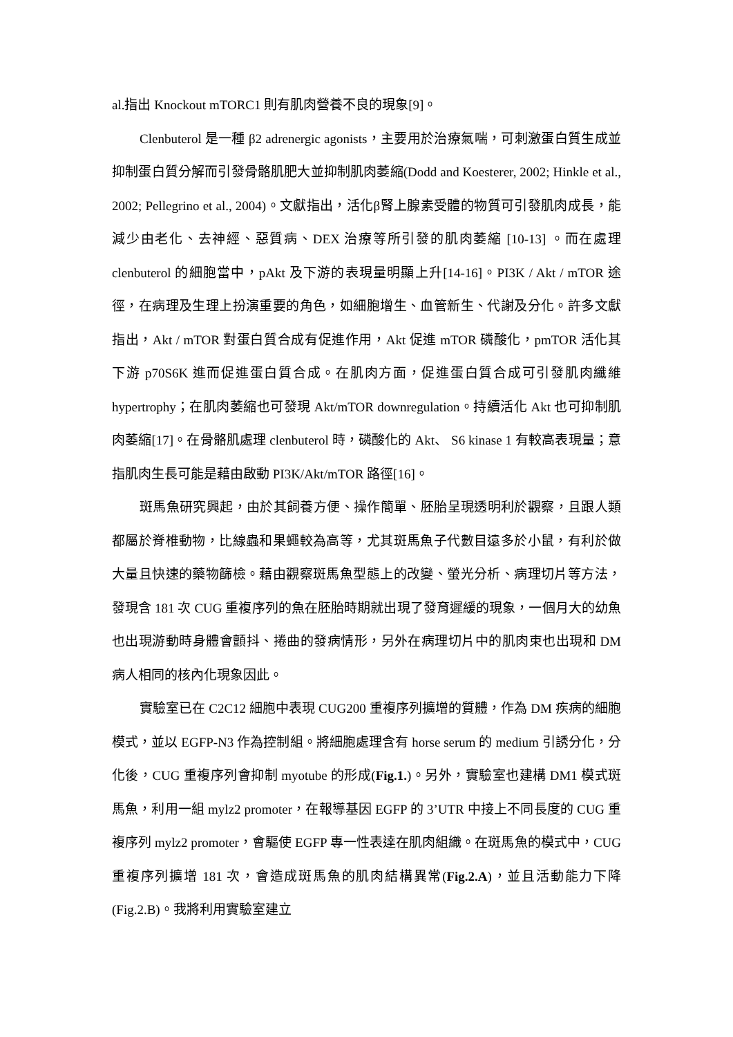al.指出 Knockout mTORC1 則有肌肉營養不良的現象[9]。
Clenbuterol 是一種 β2 adrenergic agonists，主要用於治療氣喘，可刺激蛋白質生成並抑制蛋白質分解而引發骨骼肌肥大並抑制肌肉萎縮(Dodd and Koesterer, 2002; Hinkle et al., 2002; Pellegrino et al., 2004)。文獻指出，活化β腎上腺素受體的物質可引發肌肉成長，能減少由老化、去神經、惡質病、DEX 治療等所引發的肌肉萎縮 [10-13] 。而在處理 clenbuterol 的細胞當中，pAkt 及下游的表現量明顯上升[14-16]。PI3K / Akt / mTOR 途徑，在病理及生理上扮演重要的角色，如細胞增生、血管新生、代謝及分化。許多文獻指出，Akt / mTOR 對蛋白質合成有促進作用，Akt 促進 mTOR 磷酸化，pmTOR 活化其下游 p70S6K 進而促進蛋白質合成。在肌肉方面，促進蛋白質合成可引發肌肉纖維 hypertrophy；在肌肉萎縮也可發現 Akt/mTOR downregulation。持續活化 Akt 也可抑制肌肉萎縮[17]。在骨骼肌處理 clenbuterol 時，磷酸化的 Akt、 S6 kinase 1 有較高表現量；意指肌肉生長可能是藉由啟動 PI3K/Akt/mTOR 路徑[16]。
斑馬魚研究興起，由於其飼養方便、操作簡單、胚胎呈現透明利於觀察，且跟人類都屬於脊椎動物，比線蟲和果蠅較為高等，尤其斑馬魚子代數目遠多於小鼠，有利於做大量且快速的藥物篩檢。藉由觀察斑馬魚型態上的改變、螢光分析、病理切片等方法，發現含 181 次 CUG 重複序列的魚在胚胎時期就出現了發育遲緩的現象，一個月大的幼魚也出現游動時身體會顫抖、捲曲的發病情形，另外在病理切片中的肌肉束也出現和 DM 病人相同的核內化現象因此。
實驗室已在 C2C12 細胞中表現 CUG200 重複序列擴增的質體，作為 DM 疾病的細胞模式，並以 EGFP-N3 作為控制組。將細胞處理含有 horse serum 的 medium 引誘分化，分化後，CUG 重複序列會抑制 myotube 的形成(Fig.1.)。另外，實驗室也建構 DM1 模式斑馬魚，利用一組 mylz2 promoter，在報導基因 EGFP 的 3’UTR 中接上不同長度的 CUG 重複序列 mylz2 promoter，會驅使 EGFP 專一性表達在肌肉組織。在斑馬魚的模式中，CUG 重複序列擴增 181 次，會造成斑馬魚的肌肉結構異常(Fig.2.A)，並且活動能力下降(Fig.2.B)。我將利用實驗室建立